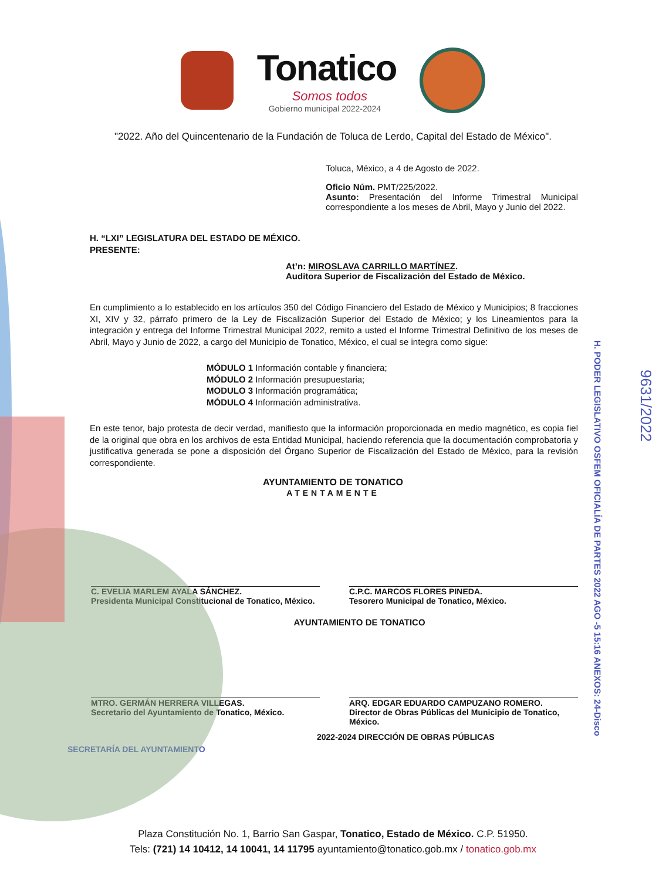Tonatico
Somos todos
Gobierno municipal 2022-2024
"2022. Año del Quincentenario de la Fundación de Toluca de Lerdo, Capital del Estado de México".
Toluca, México, a 4 de Agosto de 2022.
Oficio Núm. PMT/225/2022.
Asunto: Presentación del Informe Trimestral Municipal correspondiente a los meses de Abril, Mayo y Junio del 2022.
H. “LXI” LEGISLATURA DEL ESTADO DE MÉXICO.
PRESENTE:
At’n: MIROSLAVA CARRILLO MARTÍNEZ.
Auditora Superior de Fiscalización del Estado de México.
En cumplimiento a lo establecido en los artículos 350 del Código Financiero del Estado de México y Municipios; 8 fracciones XI, XIV y 32, párrafo primero de la Ley de Fiscalización Superior del Estado de México; y los Lineamientos para la integración y entrega del Informe Trimestral Municipal 2022, remito a usted el Informe Trimestral Definitivo de los meses de Abril, Mayo y Junio de 2022, a cargo del Municipio de Tonatico, México, el cual se integra como sigue:
MÓDULO 1 Información contable y financiera;
MÓDULO 2 Información presupuestaria;
MODULO 3 Información programática;
MÓDULO 4 Información administrativa.
En este tenor, bajo protesta de decir verdad, manifiesto que la información proporcionada en medio magnético, es copia fiel de la original que obra en los archivos de esta Entidad Municipal, haciendo referencia que la documentación comprobatoria y justificativa generada se pone a disposición del Órgano Superior de Fiscalización del Estado de México, para la revisión correspondiente.
AYUNTAMIENTO DE TONATICO
ATENTAMENTE
C. EVELIA MARLEM AYALA SÁNCHEZ.
Presidenta Municipal Constitucional de Tonatico, México.
C.P.C. MARCOS FLORES PINEDA.
Tesorero Municipal de Tonatico, México.
AYUNTAMIENTO DE TONATICO
MTRO. GERMÁN HERRERA VILLEGAS.
Secretario del Ayuntamiento de Tonatico, México.
ARQ. EDGAR EDUARDO CAMPUZANO ROMERO.
Director de Obras Públicas del Municipio de Tonatico, México.
2022-2024 DIRECCIÓN DE OBRAS PÚBLICAS
SECRETARÍA DEL AYUNTAMIENTO
H. PODER LEGISLATIVO OSFEM OFICIALÍA DE PARTES 2022 AGO -5 15:16 ANEXOS: 24-Disco
9631/2022
Plaza Constitución No. 1, Barrio San Gaspar, Tonatico, Estado de México. C.P. 51950.
Tels: (721) 14 10412, 14 10041, 14 11795 ayuntamiento@tonatico.gob.mx / tonatico.gob.mx